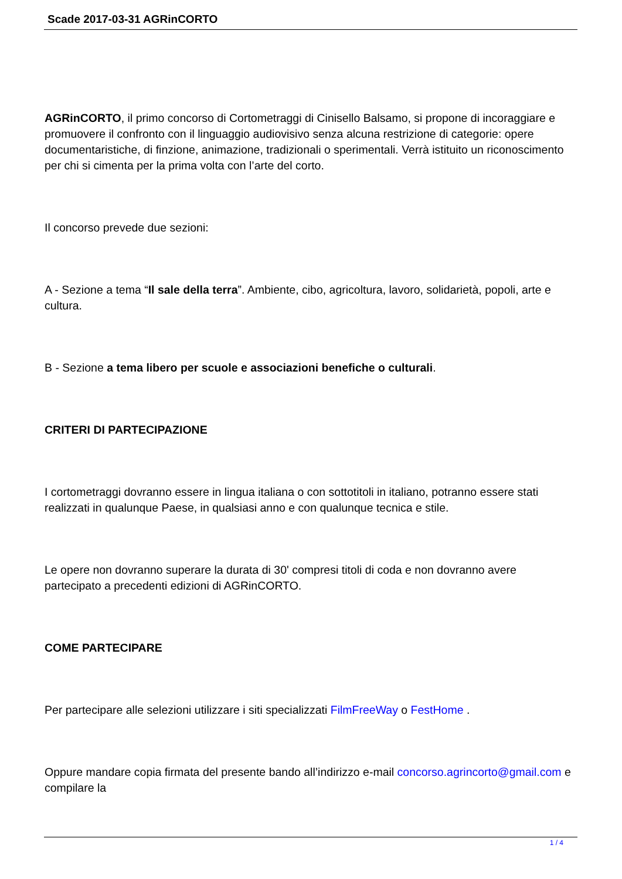Scade 2017-03-31 AGRinCORTO
AGRinCORTO, il primo concorso di Cortometraggi di Cinisello Balsamo, si propone di incoraggiare e promuovere il confronto con il linguaggio audiovisivo senza alcuna restrizione di categorie: opere documentaristiche, di finzione, animazione, tradizionali o sperimentali. Verrà istituito un riconoscimento per chi si cimenta per la prima volta con l’arte del corto.
Il concorso prevede due sezioni:
A - Sezione a tema “Il sale della terra”. Ambiente, cibo, agricoltura, lavoro, solidarietà, popoli, arte e cultura.
B - Sezione a tema libero per scuole e associazioni benefiche o culturali.
CRITERI DI PARTECIPAZIONE
I cortometraggi dovranno essere in lingua italiana o con sottotitoli in italiano, potranno essere stati realizzati in qualunque Paese, in qualsiasi anno e con qualunque tecnica e stile.
Le opere non dovranno superare la durata di 30' compresi titoli di coda e non dovranno avere partecipato a precedenti edizioni di AGRinCORTO.
COME PARTECIPARE
Per partecipare alle selezioni utilizzare i siti specializzati FilmFreeWay o FestHome .
Oppure mandare copia firmata del presente bando all’indirizzo e-mail concorso.agrincorto@gmail.com e compilare la
1 / 4